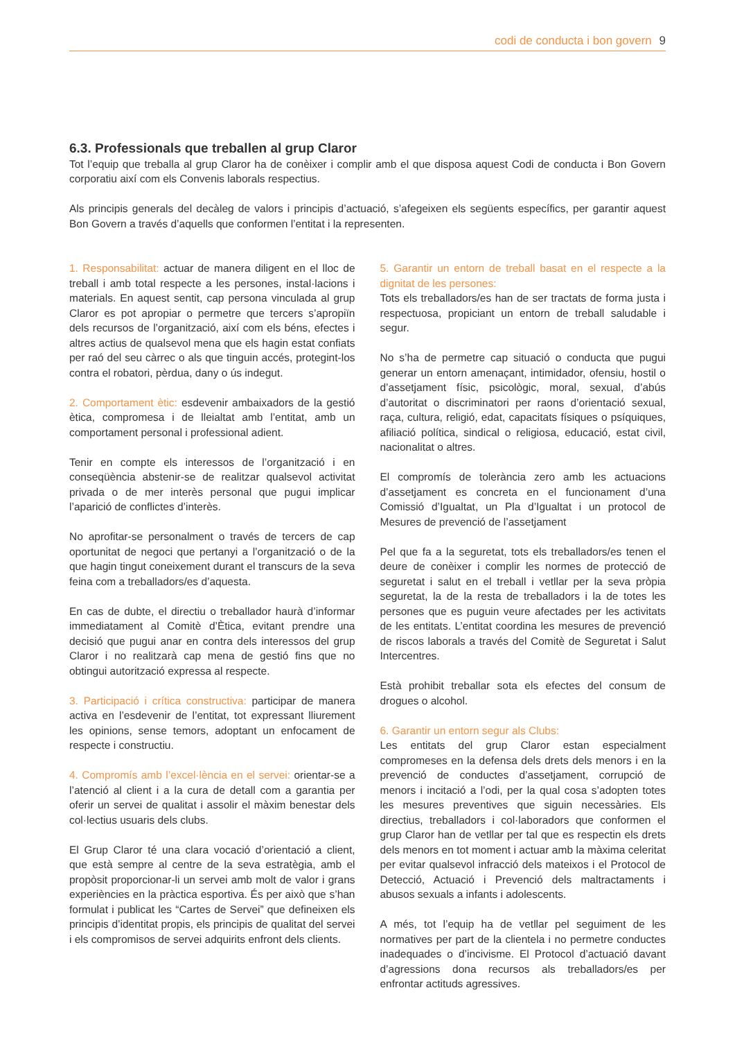codi de conducta i bon govern 9
6.3. Professionals que treballen al grup Claror
Tot l’equip que treballa al grup Claror ha de conèixer i complir amb el que disposa aquest Codi de conducta i Bon Govern corporatiu així com els Convenis laborals respectius.
Als principis generals del decàleg de valors i principis d’actuació, s’afegeixen els següents específics, per garantir aquest Bon Govern a través d’aquells que conformen l’entitat i la representen.
1. Responsabilitat: actuar de manera diligent en el lloc de treball i amb total respecte a les persones, instal·lacions i materials. En aquest sentit, cap persona vinculada al grup Claror es pot apropiar o permetre que tercers s’apropiïn dels recursos de l’organització, així com els béns, efectes i altres actius de qualsevol mena que els hagin estat confiats per raó del seu càrrec o als que tinguin accés, protegint-los contra el robatori, pèrdua, dany o ús indegut.
2. Comportament ètic: esdevenir ambaixadors de la gestió ètica, compromesa i de lleialtat amb l’entitat, amb un comportament personal i professional adient.
Tenir en compte els interessos de l’organització i en conseqüència abstenir-se de realitzar qualsevol activitat privada o de mer interès personal que pugui implicar l’aparició de conflictes d’interès.
No aprofitar-se personalment o través de tercers de cap oportunitat de negoci que pertanyi a l’organització o de la que hagin tingut coneixement durant el transcurs de la seva feina com a treballadors/es d’aquesta.
En cas de dubte, el directiu o treballador haurà d’informar immediatament al Comitè d’Ètica, evitant prendre una decisió que pugui anar en contra dels interessos del grup Claror i no realitzarà cap mena de gestió fins que no obtingui autorització expressa al respecte.
3. Participació i crítica constructiva: participar de manera activa en l’esdevenir de l’entitat, tot expressant lliurement les opinions, sense temors, adoptant un enfocament de respecte i constructiu.
4. Compromís amb l’excel·lència en el servei: orientar-se a l’atenció al client i a la cura de detall com a garantia per oferir un servei de qualitat i assolir el màxim benestar dels col·lectius usuaris dels clubs.
El Grup Claror té una clara vocació d’orientació a client, que està sempre al centre de la seva estratègia, amb el propòsit proporcionar-li un servei amb molt de valor i grans experiències en la pràctica esportiva. És per això que s’han formulat i publicat les “Cartes de Servei” que defineixen els principis d’identitat propis, els principis de qualitat del servei i els compromisos de servei adquirits enfront dels clients.
5. Garantir un entorn de treball basat en el respecte a la dignitat de les persones:
Tots els treballadors/es han de ser tractats de forma justa i respectuosa, propiciant un entorn de treball saludable i segur.
No s’ha de permetre cap situació o conducta que pugui generar un entorn amenaçant, intimidador, ofensiu, hostil o d’assetjament físic, psicològic, moral, sexual, d’abús d’autoritat o discriminatori per raons d’orientació sexual, raça, cultura, religió, edat, capacitats físiques o psíquiques, afiliació política, sindical o religiosa, educació, estat civil, nacionalitat o altres.
El compromís de tolerància zero amb les actuacions d’assetjament es concreta en el funcionament d’una Comissió d’Igualtat, un Pla d’Igualtat i un protocol de Mesures de prevenció de l’assetjament
Pel que fa a la seguretat, tots els treballadors/es tenen el deure de conèixer i complir les normes de protecció de seguretat i salut en el treball i vetllar per la seva pròpia seguretat, la de la resta de treballadors i la de totes les persones que es puguin veure afectades per les activitats de les entitats. L’entitat coordina les mesures de prevenció de riscos laborals a través del Comitè de Seguretat i Salut Intercentres.
Està prohibit treballar sota els efectes del consum de drogues o alcohol.
6. Garantir un entorn segur als Clubs:
Les entitats del grup Claror estan especialment compromeses en la defensa dels drets dels menors i en la prevenció de conductes d’assetjament, corrupció de menors i incitació a l’odi, per la qual cosa s’adopten totes les mesures preventives que siguin necessàries. Els directius, treballadors i col·laboradors que conformen el grup Claror han de vetllar per tal que es respectin els drets dels menors en tot moment i actuar amb la màxima celeritat per evitar qualsevol infracció dels mateixos i el Protocol de Detecció, Actuació i Prevenció dels maltractaments i abusos sexuals a infants i adolescents.
A més, tot l’equip ha de vetllar pel seguiment de les normatives per part de la clientela i no permetre conductes inadequades o d’incivisme. El Protocol d’actuació davant d’agressions dona recursos als treballadors/es per enfrontar actituds agressives.